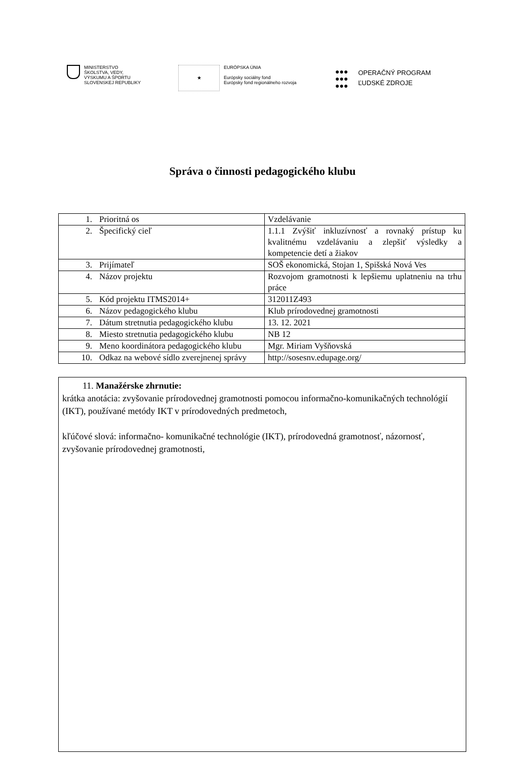MINISTERSTVO
ŠKOLSTVA, VEDY,
VÝSKUMU A ŠPORTU
SLOVENSKEJ REPUBLIKY
★
EURÓPSKA ÚNIA
Európsky sociálny fond
Európsky fond regionálneho rozvoja
●●●
●●●
●●●
OPERAČNÝ PROGRAM
ĽUDSKÉ ZDROJE
Správa o činnosti pedagogického klubu
| 1. | Prioritná os | Vzdelávanie |
| 2. | Špecifický cieľ | 1.1.1 Zvýšiť inkluzívnosť a rovnaký prístup ku kvalitnému vzdelávaniu a zlepšiť výsledky a kompetencie detí a žiakov |
| 3. | Prijímateľ | SOŠ ekonomická, Stojan 1, Spišská Nová Ves |
| 4. | Názov projektu | Rozvojom gramotnosti k lepšiemu uplatneniu na trhu práce |
| 5. | Kód projektu ITMS2014+ | 312011Z493 |
| 6. | Názov pedagogického klubu | Klub prírodovednej gramotnosti |
| 7. | Dátum stretnutia pedagogického klubu | 13. 12. 2021 |
| 8. | Miesto stretnutia pedagogického klubu | NB 12 |
| 9. | Meno koordinátora pedagogického klubu | Mgr. Miriam Vyšňovská |
| 10. | Odkaz na webové sídlo zverejnenej správy | http://sosesnv.edupage.org/ |
11. Manažérske zhrnutie:
krátka anotácia: zvyšovanie prírodovednej gramotnosti pomocou informačno-komunikačných technológií (IKT), používané metódy IKT v prírodovedných predmetoch,
kľúčové slová: informačno- komunikačné technológie (IKT), prírodovedná gramotnosť, názornosť, zvyšovanie prírodovednej gramotnosti,